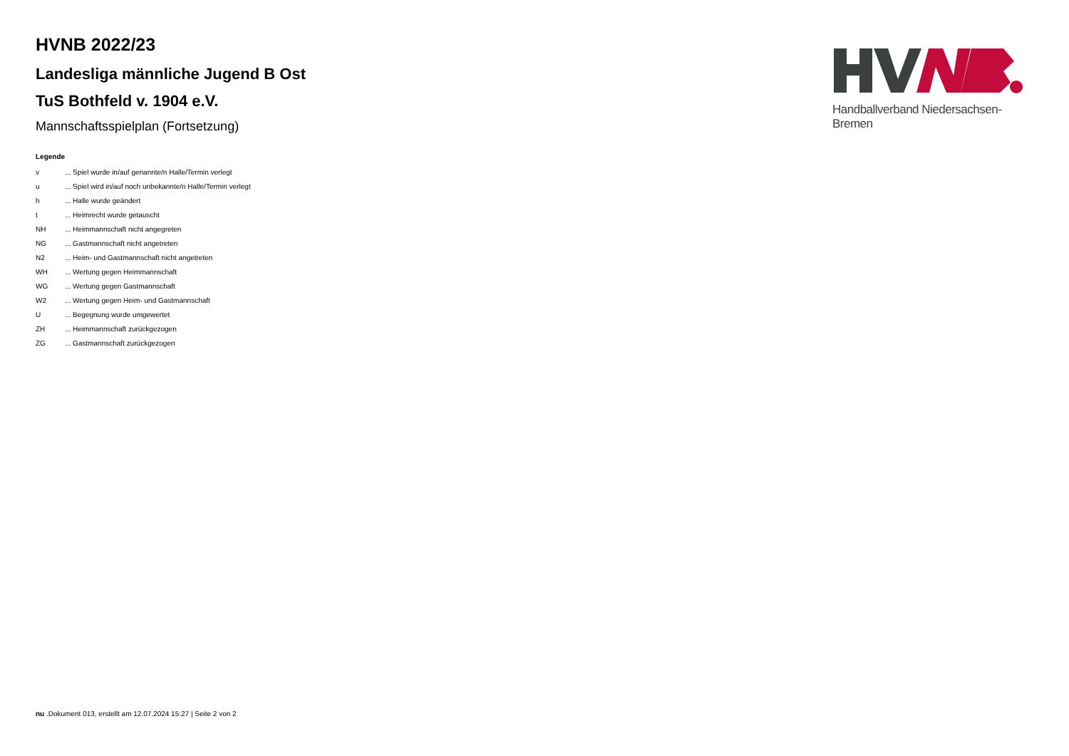Handballverband Niedersachsen-Bremen
HVNB 2022/23
Landesliga männliche Jugend B Ost
TuS Bothfeld v. 1904 e.V.
Mannschaftsspielplan (Fortsetzung)
Legende
| v | ... Spiel wurde in/auf genannte/n Halle/Termin verlegt |
| u | ... Spiel wird in/auf noch unbekannte/n Halle/Termin verlegt |
| h | ... Halle wurde geändert |
| t | ... Heimrecht wurde getauscht |
| NH | ... Heimmannschaft nicht angegreten |
| NG | ... Gastmannschaft nicht angetreten |
| N2 | ... Heim- und Gastmannschaft nicht angetreten |
| WH | ... Wertung gegen Heimmannschaft |
| WG | ... Wertung gegen Gastmannschaft |
| W2 | ... Wertung gegen Heim- und Gastmannschaft |
| U | ... Begegnung wurde umgewertet |
| ZH | ... Heimmannschaft zurückgezogen |
| ZG | ... Gastmannschaft zurückgezogen |
nu .Dokument 013, erstellt am 12.07.2024 15:27 | Seite 2 von 2